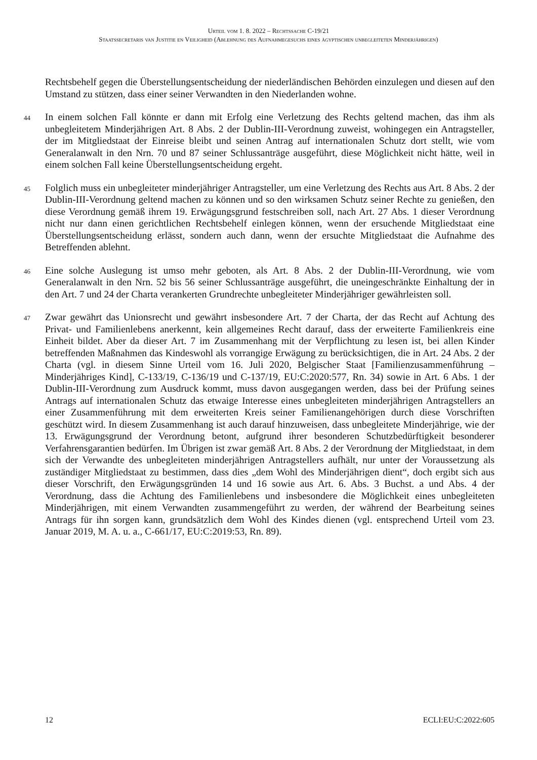Urteil vom 1. 8. 2022 – Rechtssache C-19/21
Staatssecretaris van Justitie en Veiligheid (Ablehnung des Aufnahmegesuchs eines ägyptischen unbegleiteten Minderjährigen)
Rechtsbehelf gegen die Überstellungsentscheidung der niederländischen Behörden einzulegen und diesen auf den Umstand zu stützen, dass einer seiner Verwandten in den Niederlanden wohne.
44 In einem solchen Fall könnte er dann mit Erfolg eine Verletzung des Rechts geltend machen, das ihm als unbegleitetem Minderjährigen Art. 8 Abs. 2 der Dublin-III-Verordnung zuweist, wohingegen ein Antragsteller, der im Mitgliedstaat der Einreise bleibt und seinen Antrag auf internationalen Schutz dort stellt, wie vom Generalanwalt in den Nrn. 70 und 87 seiner Schlussanträge ausgeführt, diese Möglichkeit nicht hätte, weil in einem solchen Fall keine Überstellungsentscheidung ergeht.
45 Folglich muss ein unbegleiteter minderjähriger Antragsteller, um eine Verletzung des Rechts aus Art. 8 Abs. 2 der Dublin-III-Verordnung geltend machen zu können und so den wirksamen Schutz seiner Rechte zu genießen, den diese Verordnung gemäß ihrem 19. Erwägungsgrund festschreiben soll, nach Art. 27 Abs. 1 dieser Verordnung nicht nur dann einen gerichtlichen Rechtsbehelf einlegen können, wenn der ersuchende Mitgliedstaat eine Überstellungsentscheidung erlässt, sondern auch dann, wenn der ersuchte Mitgliedstaat die Aufnahme des Betreffenden ablehnt.
46 Eine solche Auslegung ist umso mehr geboten, als Art. 8 Abs. 2 der Dublin-III-Verordnung, wie vom Generalanwalt in den Nrn. 52 bis 56 seiner Schlussanträge ausgeführt, die uneingeschränkte Einhaltung der in den Art. 7 und 24 der Charta verankerten Grundrechte unbegleiteter Minderjähriger gewährleisten soll.
47 Zwar gewährt das Unionsrecht und gewährt insbesondere Art. 7 der Charta, der das Recht auf Achtung des Privat- und Familienlebens anerkennt, kein allgemeines Recht darauf, dass der erweiterte Familienkreis eine Einheit bildet. Aber da dieser Art. 7 im Zusammenhang mit der Verpflichtung zu lesen ist, bei allen Kinder betreffenden Maßnahmen das Kindeswohl als vorrangige Erwägung zu berücksichtigen, die in Art. 24 Abs. 2 der Charta (vgl. in diesem Sinne Urteil vom 16. Juli 2020, Belgischer Staat [Familienzusammenführung – Minderjähriges Kind], C-133/19, C-136/19 und C-137/19, EU:C:2020:577, Rn. 34) sowie in Art. 6 Abs. 1 der Dublin-III-Verordnung zum Ausdruck kommt, muss davon ausgegangen werden, dass bei der Prüfung seines Antrags auf internationalen Schutz das etwaige Interesse eines unbegleiteten minderjährigen Antragstellers an einer Zusammenführung mit dem erweiterten Kreis seiner Familienangehörigen durch diese Vorschriften geschützt wird. In diesem Zusammenhang ist auch darauf hinzuweisen, dass unbegleitete Minderjährige, wie der 13. Erwägungsgrund der Verordnung betont, aufgrund ihrer besonderen Schutzbedürftigkeit besonderer Verfahrensgarantien bedürfen. Im Übrigen ist zwar gemäß Art. 8 Abs. 2 der Verordnung der Mitgliedstaat, in dem sich der Verwandte des unbegleiteten minderjährigen Antragstellers aufhält, nur unter der Voraussetzung als zuständiger Mitgliedstaat zu bestimmen, dass dies „dem Wohl des Minderjährigen dient“, doch ergibt sich aus dieser Vorschrift, den Erwägungsgründen 14 und 16 sowie aus Art. 6. Abs. 3 Buchst. a und Abs. 4 der Verordnung, dass die Achtung des Familienlebens und insbesondere die Möglichkeit eines unbegleiteten Minderjährigen, mit einem Verwandten zusammengeführt zu werden, der während der Bearbeitung seines Antrags für ihn sorgen kann, grundsätzlich dem Wohl des Kindes dienen (vgl. entsprechend Urteil vom 23. Januar 2019, M. A. u. a., C-661/17, EU:C:2019:53, Rn. 89).
12 ECLI:EU:C:2022:605